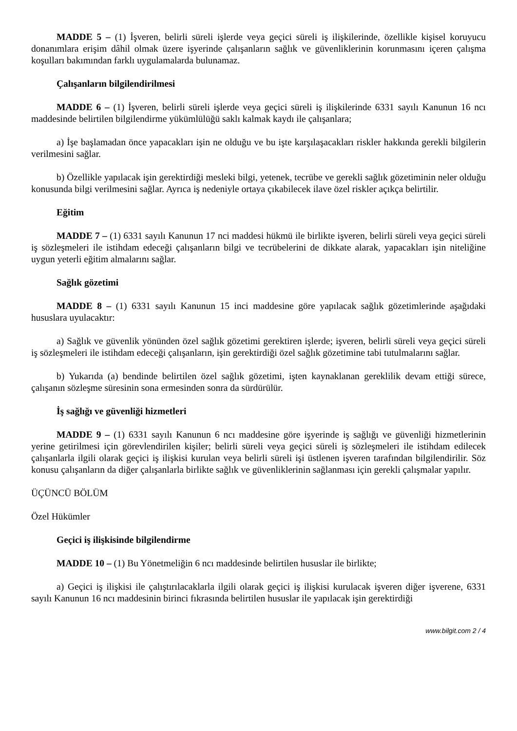MADDE 5 – (1) İşveren, belirli süreli işlerde veya geçici süreli iş ilişkilerinde, özellikle kişisel koruyucu donanımlara erişim dâhil olmak üzere işyerinde çalışanların sağlık ve güvenliklerinin korunmasını içeren çalışma koşulları bakımından farklı uygulamalarda bulunamaz.
Çalışanların bilgilendirilmesi
MADDE 6 – (1) İşveren, belirli süreli işlerde veya geçici süreli iş ilişkilerinde 6331 sayılı Kanunun 16 ncı maddesinde belirtilen bilgilendirme yükümlülüğü saklı kalmak kaydı ile çalışanlara;
a) İşe başlamadan önce yapacakları işin ne olduğu ve bu işte karşılaşacakları riskler hakkında gerekli bilgilerin verilmesini sağlar.
b) Özellikle yapılacak işin gerektirdiği mesleki bilgi, yetenek, tecrübe ve gerekli sağlık gözetiminin neler olduğu konusunda bilgi verilmesini sağlar. Ayrıca iş nedeniyle ortaya çıkabilecek ilave özel riskler açıkça belirtilir.
Eğitim
MADDE 7 – (1) 6331 sayılı Kanunun 17 nci maddesi hükmü ile birlikte işveren, belirli süreli veya geçici süreli iş sözleşmeleri ile istihdam edeceği çalışanların bilgi ve tecrübelerini de dikkate alarak, yapacakları işin niteliğine uygun yeterli eğitim almalarını sağlar.
Sağlık gözetimi
MADDE 8 – (1) 6331 sayılı Kanunun 15 inci maddesine göre yapılacak sağlık gözetimlerinde aşağıdaki hususlara uyulacaktır:
a) Sağlık ve güvenlik yönünden özel sağlık gözetimi gerektiren işlerde; işveren, belirli süreli veya geçici süreli iş sözleşmeleri ile istihdam edeceği çalışanların, işin gerektirdiği özel sağlık gözetimine tabi tutulmalarını sağlar.
b) Yukarıda (a) bendinde belirtilen özel sağlık gözetimi, işten kaynaklanan gereklilik devam ettiği sürece, çalışanın sözleşme süresinin sona ermesinden sonra da sürdürülür.
İş sağlığı ve güvenliği hizmetleri
MADDE 9 – (1) 6331 sayılı Kanunun 6 ncı maddesine göre işyerinde iş sağlığı ve güvenliği hizmetlerinin yerine getirilmesi için görevlendirilen kişiler; belirli süreli veya geçici süreli iş sözleşmeleri ile istihdam edilecek çalışanlarla ilgili olarak geçici iş ilişkisi kurulan veya belirli süreli işi üstlenen işveren tarafından bilgilendirilir. Söz konusu çalışanların da diğer çalışanlarla birlikte sağlık ve güvenliklerinin sağlanması için gerekli çalışmalar yapılır.
ÜÇÜNCÜ BÖLÜM
Özel Hükümler
Geçici iş ilişkisinde bilgilendirme
MADDE 10 – (1) Bu Yönetmeliğin 6 ncı maddesinde belirtilen hususlar ile birlikte;
a) Geçici iş ilişkisi ile çalıştırılacaklarla ilgili olarak geçici iş ilişkisi kurulacak işveren diğer işverene, 6331 sayılı Kanunun 16 ncı maddesinin birinci fıkrasında belirtilen hususlar ile yapılacak işin gerektirdiği
www.bilgit.com 2 / 4